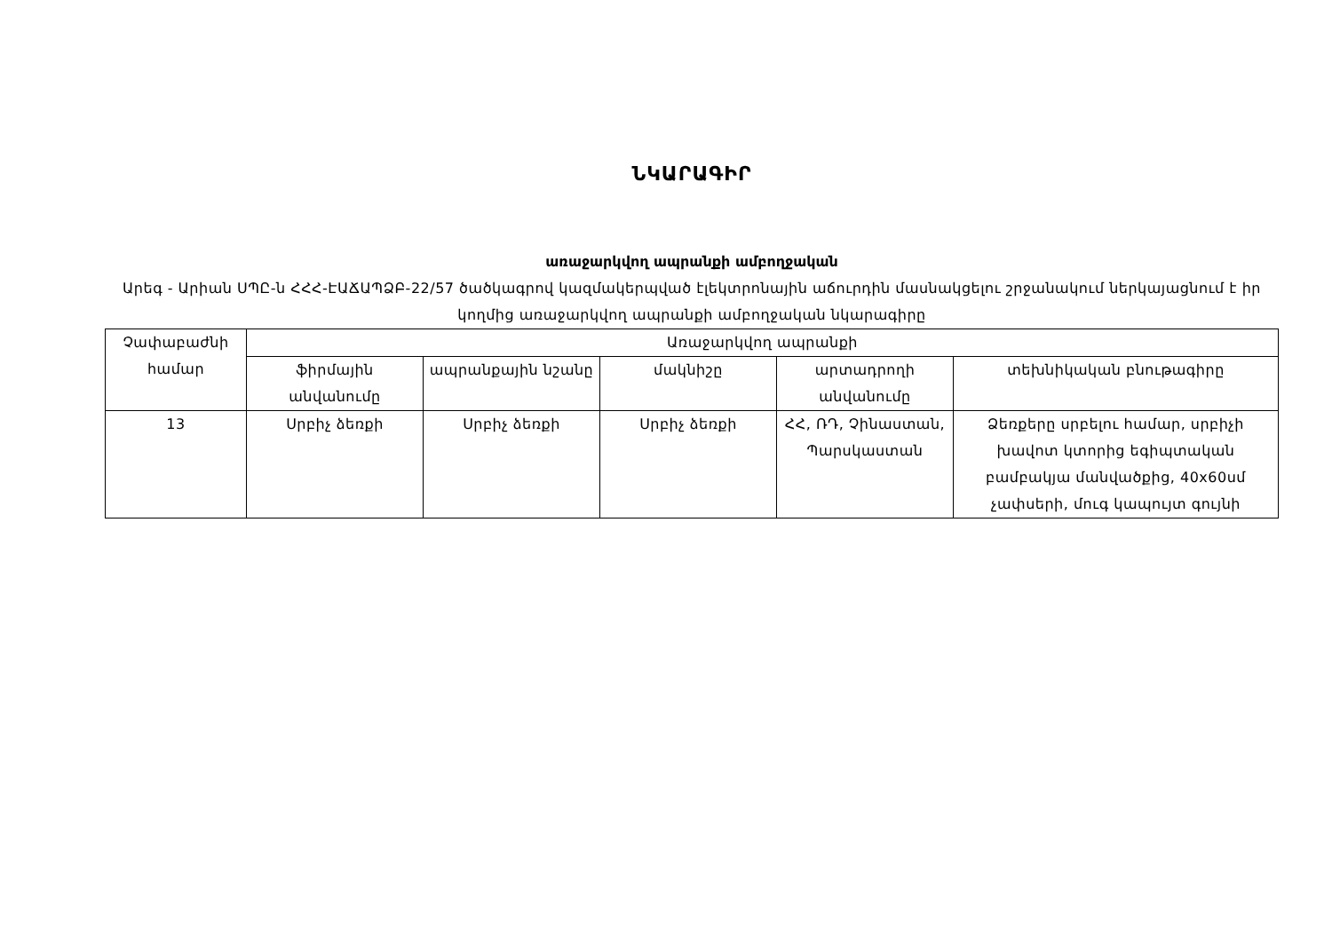ՆԿԱՐԱԳԻՐ
առաջարկվող ապրանքի ամբողջական
Արեգ - Արիան ՍՊԸ-ն ՀՀՀ-ԷԱՃԱՊՁԲ-22/57 ծածկագրով կազմակերպված էլեկտրոնային աճուրդին մասնակցելու շրջանակում ներկայացնում է իր կողմից առաջարկվող ապրանքի ամբողջական նկարագիրը
| Չափաբաժնի համար | Առաջարկվող ապրանքի | | | | |
| --- | --- | --- | --- | --- | --- |
| | ֆիրմային անվանումը | ապրանքային նշանը | մակնիշը | արտադրողի անվանումը | տեխնիկական բնութագիրը |
| 13 | Սրբիչ ձեռքի | Սրբիչ ձեռքի | Սրբիչ ձեռքի | ՀՀ, ՌԴ, Չինաստան, Պարսկաստան | Ձեռքերը սրբելու համար, սրբիչի խավոտ կտորից եգիպտական բամբակյա մանվածքից, 40x60սմ չափսերի, մուգ կապույտ գույնի |